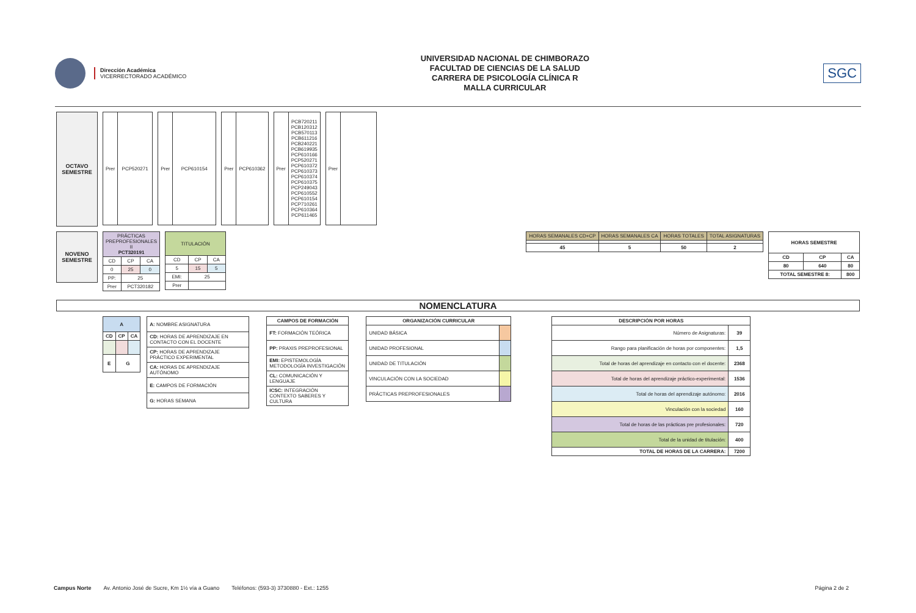Dirección Académica
VICERRECTORADO ACADÉMICO
UNIVERSIDAD NACIONAL DE CHIMBORAZO
FACULTAD DE CIENCIAS DE LA SALUD
CARRERA DE PSICOLOGÍA CLÍNICA R
MALLA CURRICULAR
SGC
OCTAVO
SEMESTRE
| Prer | PCP520271 |
| Prer | PCP610154 |
| Prer | PCP610362 |
| Prer | PCB720211 PCB120312 PCB570113 PCB611216 PCB240221 PCB619935 PCP610166 PCP520271 PCP610372 PCP610373 PCP610374 PCP610375 PCP249043 PCP610552 PCP610154 PCP710261 PCP610364 PCP611465 |
| Prer | |
NOVENO
SEMESTRE
| PRÁCTICAS PREPROFESIONALES II PCT320191 | | |
| CD | CP | CA |
| 0 | 25 | 0 |
| PP: | 25 | |
| Prer | PCT320182 | |
| TITULACIÓN | | |
| CD | CP | CA |
| 5 | 15 | 5 |
| EMI: | 25 | |
| Prer | | |
| HORAS SEMANALES CD+CP | HORAS SEMANALES CA | HORAS TOTALES | TOTAL ASIGNATURAS |
| 45 | 5 | 50 | 2 |
| HORAS SEMESTRE | | |
| --- | --- | --- |
| CD | CP | CA |
| 80 | 640 | 80 |
| TOTAL SEMESTRE 8: | | 800 |
NOMENCLATURA
| A | | |
| --- | --- | --- |
| CD | CP | CA |
| E | G | |
| A: NOMBRE ASIGNATURA |
| CD: HORAS DE APRENDIZAJE EN CONTACTO CON EL DOCENTE |
| CP: HORAS DE APRENDIZAJE PRÁCTICO EXPERIMENTAL |
| CA: HORAS DE APRENDIZAJE AUTÓNOMO |
| E: CAMPOS DE FORMACIÓN |
| G: HORAS SEMANA |
| CAMPOS DE FORMACIÓN |
| --- |
| FT: FORMACIÓN TEÓRICA |
| PP: PRAXIS PREPROFESIONAL |
| EMI: EPISTEMOLOGÍA METODOLOGÍA INVESTIGACIÓN |
| CL: COMUNICACIÓN Y LENGUAJE |
| ICSC: INTEGRACIÓN CONTEXTO SABERES Y CULTURA |
| ORGANIZACIÓN CURRICULAR | |
| --- | --- |
| UNIDAD BÁSICA | |
| UNIDAD PROFESIONAL | |
| UNIDAD DE TITULACIÓN | |
| VINCULACIÓN CON LA SOCIEDAD | |
| PRÁCTICAS PREPROFESIONALES | |
| DESCRIPCIÓN POR HORAS | |
| --- | --- |
| Número de Asignaturas: | 39 |
| Rango para planificación de horas por componentes: | 1,5 |
| Total de horas del aprendizaje en contacto con el docente: | 2368 |
| Total de horas del aprendizaje práctico-experimental: | 1536 |
| Total de horas del aprendizaje autónomo: | 2016 |
| Vinculación con la sociedad | 160 |
| Total de horas de las prácticas pre profesionales: | 720 |
| Total de la unidad de titulación: | 400 |
| TOTAL DE HORAS DE LA CARRERA: | 7200 |
Campus Norte Av. Antonio José de Sucre, Km 1½ vía a Guano Teléfonos: (593-3) 3730880 - Ext.: 1255 Página 2 de 2